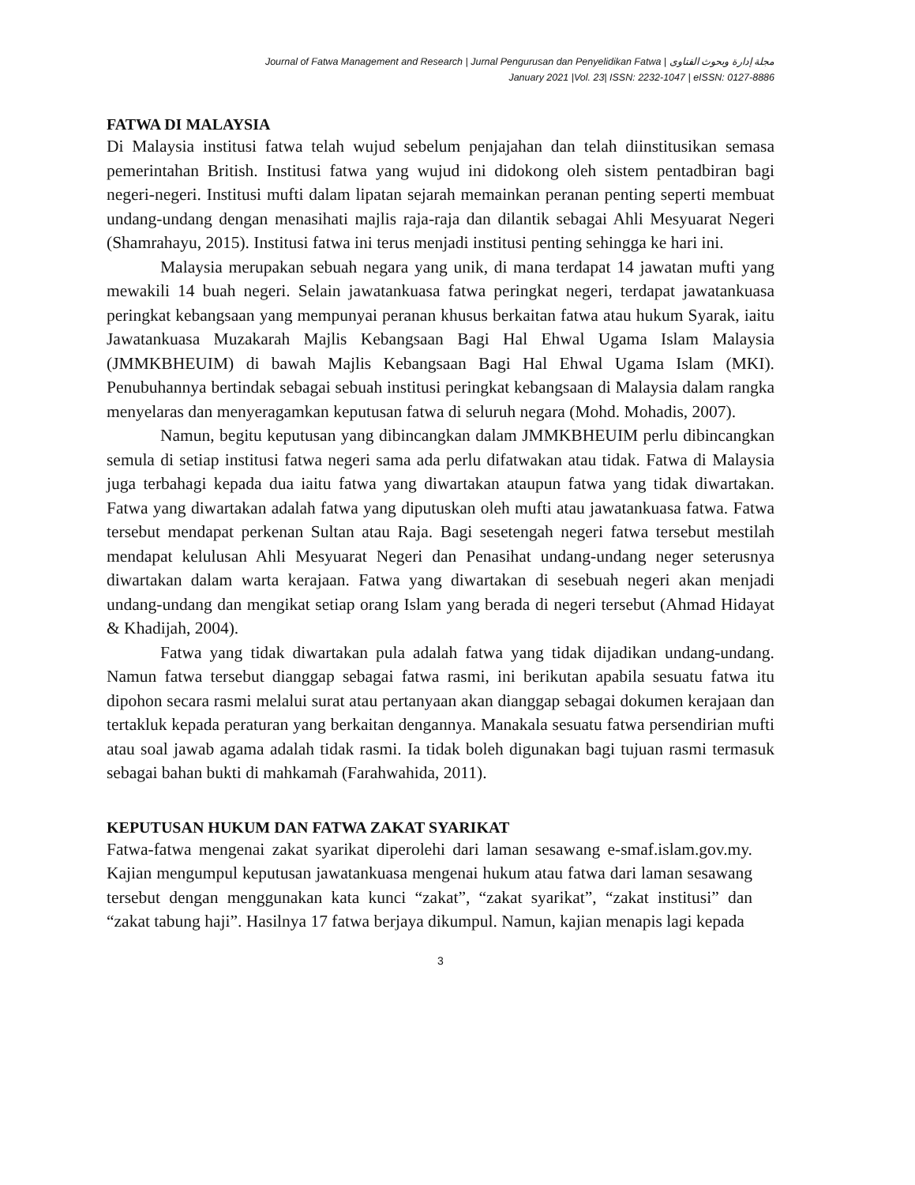Journal of Fatwa Management and Research | Jurnal Pengurusan dan Penyelidikan Fatwa | مجلة إدارة وبحوث الفتاوى
January 2021 |Vol. 23| ISSN: 2232-1047 | eISSN: 0127-8886
FATWA DI MALAYSIA
Di Malaysia institusi fatwa telah wujud sebelum penjajahan dan telah diinstitusikan semasa pemerintahan British. Institusi fatwa yang wujud ini didokong oleh sistem pentadbiran bagi negeri-negeri. Institusi mufti dalam lipatan sejarah memainkan peranan penting seperti membuat undang-undang dengan menasihati majlis raja-raja dan dilantik sebagai Ahli Mesyuarat Negeri (Shamrahayu, 2015). Institusi fatwa ini terus menjadi institusi penting sehingga ke hari ini.
Malaysia merupakan sebuah negara yang unik, di mana terdapat 14 jawatan mufti yang mewakili 14 buah negeri. Selain jawatankuasa fatwa peringkat negeri, terdapat jawatankuasa peringkat kebangsaan yang mempunyai peranan khusus berkaitan fatwa atau hukum Syarak, iaitu Jawatankuasa Muzakarah Majlis Kebangsaan Bagi Hal Ehwal Ugama Islam Malaysia (JMMKBHEUIM) di bawah Majlis Kebangsaan Bagi Hal Ehwal Ugama Islam (MKI). Penubuhannya bertindak sebagai sebuah institusi peringkat kebangsaan di Malaysia dalam rangka menyelaras dan menyeragamkan keputusan fatwa di seluruh negara (Mohd. Mohadis, 2007).
Namun, begitu keputusan yang dibincangkan dalam JMMKBHEUIM perlu dibincangkan semula di setiap institusi fatwa negeri sama ada perlu difatwakan atau tidak. Fatwa di Malaysia juga terbahagi kepada dua iaitu fatwa yang diwartakan ataupun fatwa yang tidak diwartakan. Fatwa yang diwartakan adalah fatwa yang diputuskan oleh mufti atau jawatankuasa fatwa. Fatwa tersebut mendapat perkenan Sultan atau Raja. Bagi sesetengah negeri fatwa tersebut mestilah mendapat kelulusan Ahli Mesyuarat Negeri dan Penasihat undang-undang neger seterusnya diwartakan dalam warta kerajaan. Fatwa yang diwartakan di sesebuah negeri akan menjadi undang-undang dan mengikat setiap orang Islam yang berada di negeri tersebut (Ahmad Hidayat & Khadijah, 2004).
Fatwa yang tidak diwartakan pula adalah fatwa yang tidak dijadikan undang-undang. Namun fatwa tersebut dianggap sebagai fatwa rasmi, ini berikutan apabila sesuatu fatwa itu dipohon secara rasmi melalui surat atau pertanyaan akan dianggap sebagai dokumen kerajaan dan tertakluk kepada peraturan yang berkaitan dengannya. Manakala sesuatu fatwa persendirian mufti atau soal jawab agama adalah tidak rasmi. Ia tidak boleh digunakan bagi tujuan rasmi termasuk sebagai bahan bukti di mahkamah (Farahwahida, 2011).
KEPUTUSAN HUKUM DAN FATWA ZAKAT SYARIKAT
Fatwa-fatwa mengenai zakat syarikat diperolehi dari laman sesawang e-smaf.islam.gov.my. Kajian mengumpul keputusan jawatankuasa mengenai hukum atau fatwa dari laman sesawang tersebut dengan menggunakan kata kunci “zakat”, “zakat syarikat”, “zakat institusi” dan “zakat tabung haji”. Hasilnya 17 fatwa berjaya dikumpul. Namun, kajian menapis lagi kepada
3